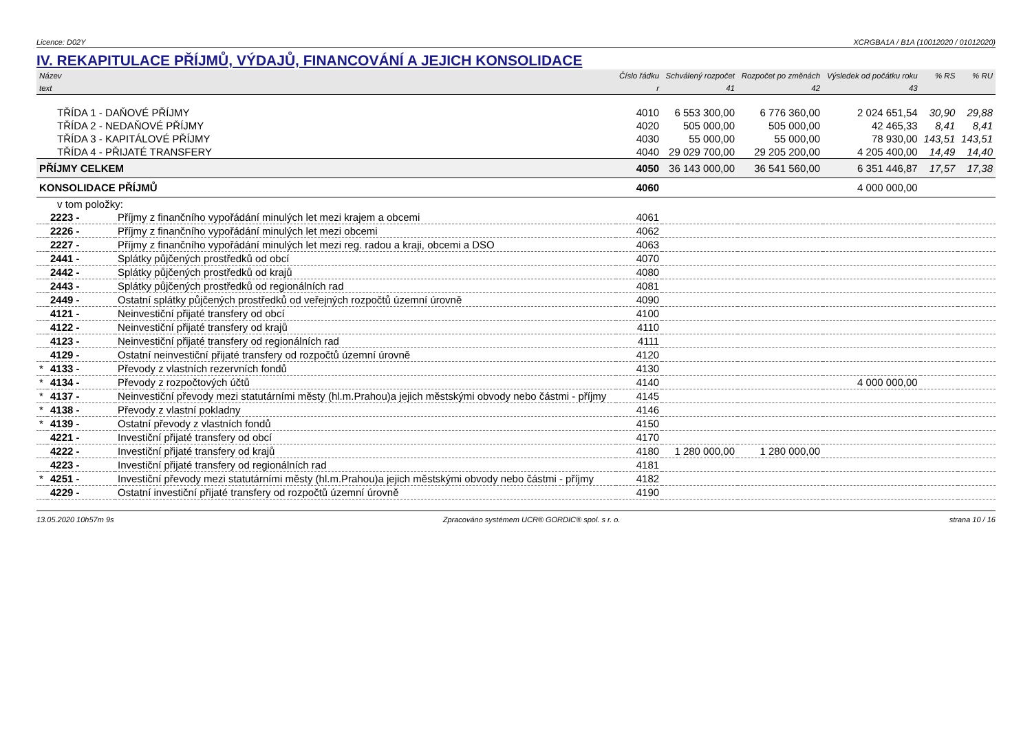Licence: D02Y XCRGBA1A / B1A (10012020 / 01012020)
IV. REKAPITULACE PŘÍJMŮ, VÝDAJŮ, FINANCOVÁNÍ A JEJICH KONSOLIDACE
| Název | | | Číslo řádku | Schválený rozpočet | Rozpočet po změnách | Výsledek od počátku roku | % RS | % RU |
| --- | --- | --- | --- | --- | --- | --- | --- | --- |
| text | | | r | 41 | 42 | 43 | | |
| TŘÍDA 1 - DAŇOVÉ PŘÍJMY | | | 4010 | 6 553 300,00 | 6 776 360,00 | 2 024 651,54 | 30,90 | 29,88 |
| TŘÍDA 2 - NEDAŇOVÉ PŘÍJMY | | | 4020 | 505 000,00 | 505 000,00 | 42 465,33 | 8,41 | 8,41 |
| TŘÍDA 3 - KAPITÁLOVÉ PŘÍJMY | | | 4030 | 55 000,00 | 55 000,00 | 78 930,00 | 143,51 | 143,51 |
| TŘÍDA 4 - PŘIJATÉ TRANSFERY | | | 4040 | 29 029 700,00 | 29 205 200,00 | 4 205 400,00 | 14,49 | 14,40 |
| PŘÍJMY CELKEM | | | 4050 | 36 143 000,00 | 36 541 560,00 | 6 351 446,87 | 17,57 | 17,38 |
| KONSOLIDACE PŘÍJMŮ | | | 4060 | | | 4 000 000,00 | | |
| v tom položky: | | | | | | | | |
| | 2223 - | Příjmy z finančního vypořádání minulých let mezi krajem a obcemi | 4061 | | | | | |
| | 2226 - | Příjmy z finančního vypořádání minulých let mezi obcemi | 4062 | | | | | |
| | 2227 - | Příjmy z finančního vypořádání minulých let mezi reg. radou a kraji, obcemi a DSO | 4063 | | | | | |
| | 2441 - | Splátky půjčených prostředků od obcí | 4070 | | | | | |
| | 2442 - | Splátky půjčených prostředků od krajů | 4080 | | | | | |
| | 2443 - | Splátky půjčených prostředků od regionálních rad | 4081 | | | | | |
| | 2449 - | Ostatní splátky půjčených prostředků od veřejných rozpočtů územní úrovně | 4090 | | | | | |
| | 4121 - | Neinvestiční přijaté transfery od obcí | 4100 | | | | | |
| | 4122 - | Neinvestiční přijaté transfery od krajů | 4110 | | | | | |
| | 4123 - | Neinvestiční přijaté transfery od regionálních rad | 4111 | | | | | |
| | 4129 - | Ostatní neinvestiční přijaté transfery od rozpočtů územní úrovně | 4120 | | | | | |
| * | 4133 - | Převody z vlastních rezervních fondů | 4130 | | | | | |
| * | 4134 - | Převody z rozpočtových účtů | 4140 | | | 4 000 000,00 | | |
| * | 4137 - | Neinvestiční převody mezi statutárními městy (hl.m.Prahou)a jejich městskými obvody nebo částmi - příjmy | 4145 | | | | | |
| * | 4138 - | Převody z vlastní pokladny | 4146 | | | | | |
| * | 4139 - | Ostatní převody z vlastních fondů | 4150 | | | | | |
| | 4221 - | Investiční přijaté transfery od obcí | 4170 | | | | | |
| | 4222 - | Investiční přijaté transfery od krajů | 4180 | 1 280 000,00 | 1 280 000,00 | | | |
| | 4223 - | Investiční přijaté transfery od regionálních rad | 4181 | | | | | |
| * | 4251 - | Investiční převody mezi statutárními městy (hl.m.Prahou)a jejich městskými obvody nebo částmi - příjmy | 4182 | | | | | |
| | 4229 - | Ostatní investiční přijaté transfery od rozpočtů územní úrovně | 4190 | | | | | |
13.05.2020 10h57m 9s Zpracováno systémem UCR® GORDIC® spol. s r. o. strana 10 / 16